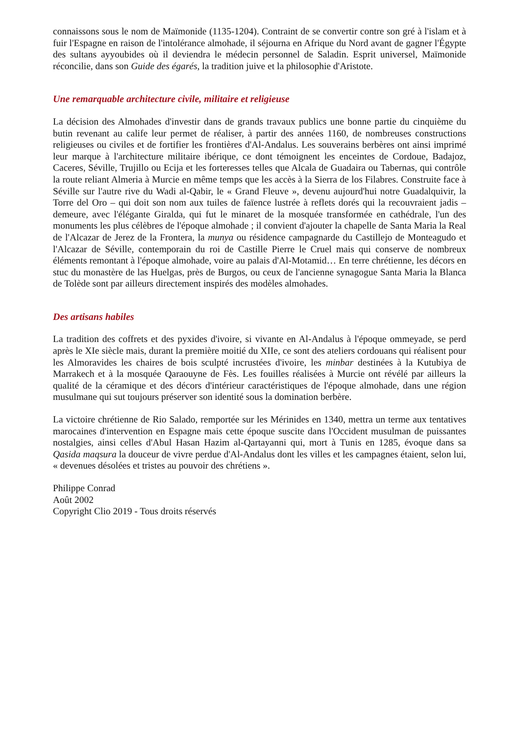connaissons sous le nom de Maïmonide (1135-1204). Contraint de se convertir contre son gré à l'islam et à fuir l'Espagne en raison de l'intolérance almohade, il séjourna en Afrique du Nord avant de gagner l'Égypte des sultans ayyoubides où il deviendra le médecin personnel de Saladin. Esprit universel, Maïmonide réconcilie, dans son Guide des égarés, la tradition juive et la philosophie d'Aristote.
Une remarquable architecture civile, militaire et religieuse
La décision des Almohades d'investir dans de grands travaux publics une bonne partie du cinquième du butin revenant au calife leur permet de réaliser, à partir des années 1160, de nombreuses constructions religieuses ou civiles et de fortifier les frontières d'Al-Andalus. Les souverains berbères ont ainsi imprimé leur marque à l'architecture militaire ibérique, ce dont témoignent les enceintes de Cordoue, Badajoz, Caceres, Séville, Trujillo ou Ecija et les forteresses telles que Alcala de Guadaira ou Tabernas, qui contrôle la route reliant Almeria à Murcie en même temps que les accès à la Sierra de los Filabres. Construite face à Séville sur l'autre rive du Wadi al-Qabir, le « Grand Fleuve », devenu aujourd'hui notre Guadalquivir, la Torre del Oro – qui doit son nom aux tuiles de faïence lustrée à reflets dorés qui la recouvraient jadis – demeure, avec l'élégante Giralda, qui fut le minaret de la mosquée transformée en cathédrale, l'un des monuments les plus célèbres de l'époque almohade ; il convient d'ajouter la chapelle de Santa Maria la Real de l'Alcazar de Jerez de la Frontera, la munya ou résidence campagnarde du Castillejo de Monteagudo et l'Alcazar de Séville, contemporain du roi de Castille Pierre le Cruel mais qui conserve de nombreux éléments remontant à l'époque almohade, voire au palais d'Al-Motamid… En terre chrétienne, les décors en stuc du monastère de las Huelgas, près de Burgos, ou ceux de l'ancienne synagogue Santa Maria la Blanca de Tolède sont par ailleurs directement inspirés des modèles almohades.
Des artisans habiles
La tradition des coffrets et des pyxides d'ivoire, si vivante en Al-Andalus à l'époque ommeyade, se perd après le XIe siècle mais, durant la première moitié du XIIe, ce sont des ateliers cordouans qui réalisent pour les Almoravides les chaires de bois sculpté incrustées d'ivoire, les minbar destinées à la Kutubiya de Marrakech et à la mosquée Qaraouyne de Fès. Les fouilles réalisées à Murcie ont révélé par ailleurs la qualité de la céramique et des décors d'intérieur caractéristiques de l'époque almohade, dans une région musulmane qui sut toujours préserver son identité sous la domination berbère.
La victoire chrétienne de Rio Salado, remportée sur les Mérinides en 1340, mettra un terme aux tentatives marocaines d'intervention en Espagne mais cette époque suscite dans l'Occident musulman de puissantes nostalgies, ainsi celles d'Abul Hasan Hazim al-Qartayanni qui, mort à Tunis en 1285, évoque dans sa Qasida maqsura la douceur de vivre perdue d'Al-Andalus dont les villes et les campagnes étaient, selon lui, « devenues désolées et tristes au pouvoir des chrétiens ».
Philippe Conrad
Août 2002
Copyright Clio 2019 - Tous droits réservés